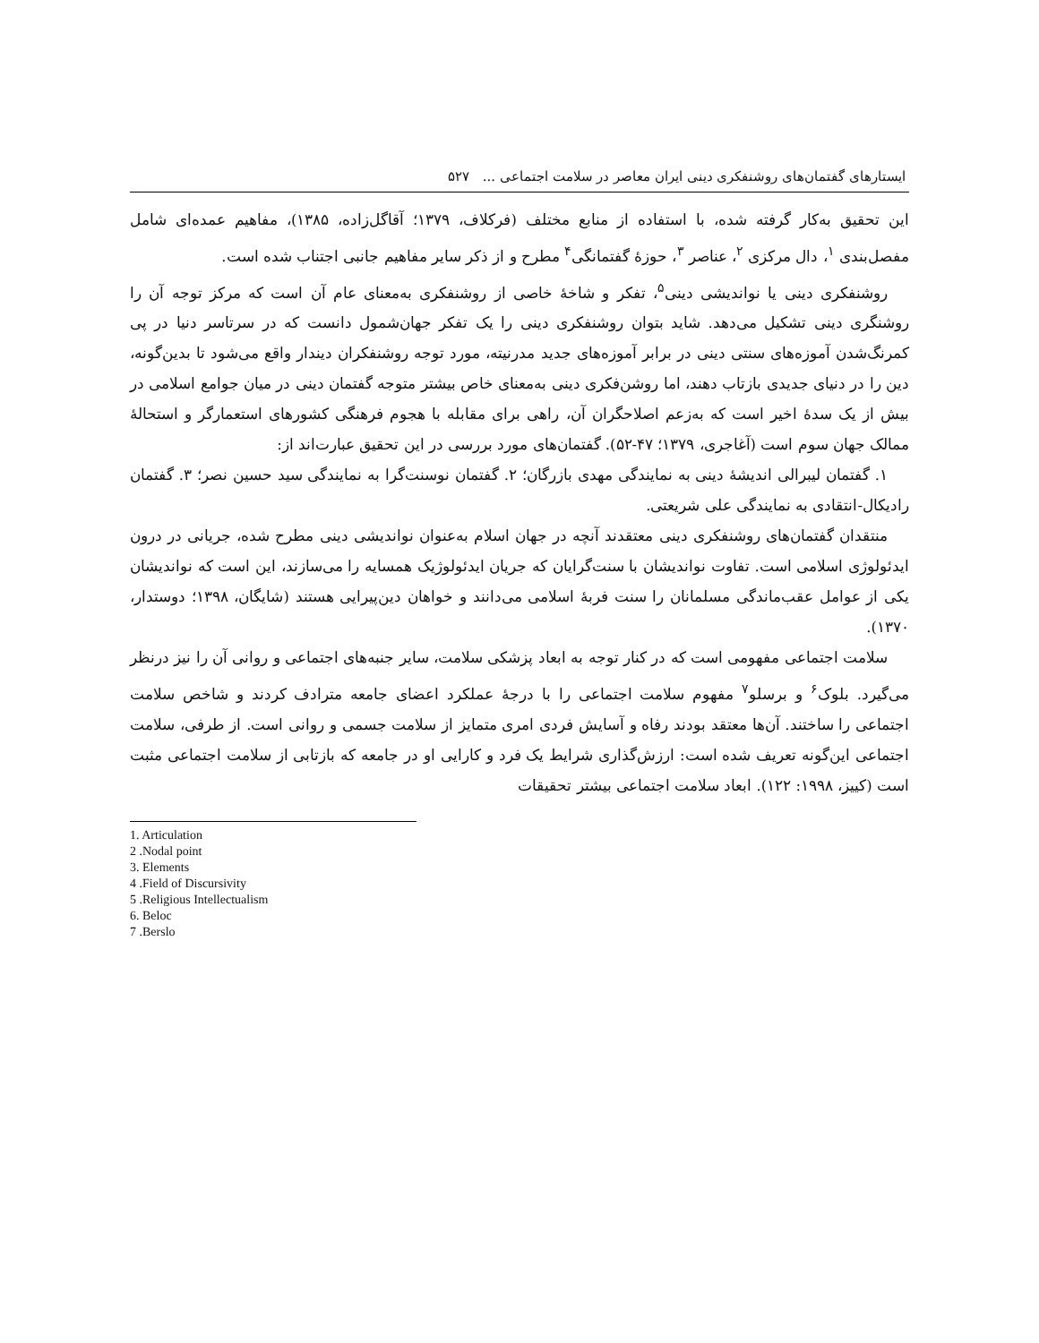ایستارهای گفتمان‌های روشنفکری دینی ایران معاصر در سلامت اجتماعی ... ۵۲۷
این تحقیق به‌کار گرفته شده، با استفاده از منابع مختلف (فرکلاف، ۱۳۷۹؛ آقاگل‌زاده، ۱۳۸۵)، مفاهیم عمده‌ای شامل مفصل‌بندی <sup>۱</sup>، دال مرکزی <sup>۲</sup>، عناصر <sup>۳</sup>، حوزهٔ گفتمانگی<sup>۴</sup> مطرح و از ذکر سایر مفاهیم جانبی اجتناب شده است.
روشنفکری دینی یا نواندیشی دینی<sup>۵</sup>، تفکر و شاخهٔ خاصی از روشنفکری به‌معنای عام آن است که مرکز توجه آن را روشنگری دینی تشکیل می‌دهد. شاید بتوان روشنفکری دینی را یک تفکر جهان‌شمول دانست که در سرتاسر دنیا در پی کمرنگ‌شدن آموزه‌های سنتی دینی در برابر آموزه‌های جدید مدرنیته، مورد توجه روشنفکران دیندار واقع می‌شود تا بدین‌گونه، دین را در دنیای جدیدی بازتاب دهند، اما روشن‌فکری دینی به‌معنای خاص بیشتر متوجه گفتمان دینی در میان جوامع اسلامی در بیش از یک سدهٔ اخیر است که به‌زعم اصلاحگران آن، راهی برای مقابله با هجوم فرهنگی کشورهای استعمارگر و استحالهٔ ممالک جهان سوم است (آغاجری، ۱۳۷۹؛ ۴۷-۵۲). گفتمان‌های مورد بررسی در این تحقیق عبارت‌اند از:
۱. گفتمان لیبرالی اندیشهٔ دینی به نمایندگی مهدی بازرگان؛ ۲. گفتمان نوسنت‌گرا به نمایندگی سید حسین نصر؛ ۳. گفتمان رادیکال-انتقادی به نمایندگی علی شریعتی.
منتقدان گفتمان‌های روشنفکری دینی معتقدند آنچه در جهان اسلام به‌عنوان نواندیشی دینی مطرح شده، جریانی در درون ایدئولوژی اسلامی است. تفاوت نواندیشان با سنت‌گرایان که جریان ایدئولوژیک همسایه را می‌سازند، این است که نواندیشان یکی از عوامل عقب‌ماندگی مسلمانان را سنت فربهٔ اسلامی می‌دانند و خواهان دین‌پیرایی هستند (شایگان، ۱۳۹۸؛ دوستدار، ۱۳۷۰).
سلامت اجتماعی مفهومی است که در کنار توجه به ابعاد پزشکی سلامت، سایر جنبه‌های اجتماعی و روانی آن را نیز درنظر می‌گیرد. بلوک<sup>۶</sup> و برسلو<sup>۷</sup> مفهوم سلامت اجتماعی را با درجهٔ عملکرد اعضای جامعه مترادف کردند و شاخص سلامت اجتماعی را ساختند. آن‌ها معتقد بودند رفاه و آسایش فردی امری متمایز از سلامت جسمی و روانی است. از طرفی، سلامت اجتماعی این‌گونه تعریف شده است: ارزش‌گذاری شرایط یک فرد و کارایی او در جامعه که بازتابی از سلامت اجتماعی مثبت است (کییز، ۱۹۹۸: ۱۲۲). ابعاد سلامت اجتماعی بیشتر تحقیقات
1. Articulation
2 .Nodal point
3. Elements
4 .Field of Discursivity
5 .Religious Intellectualism
6. Beloc
7 .Berslo